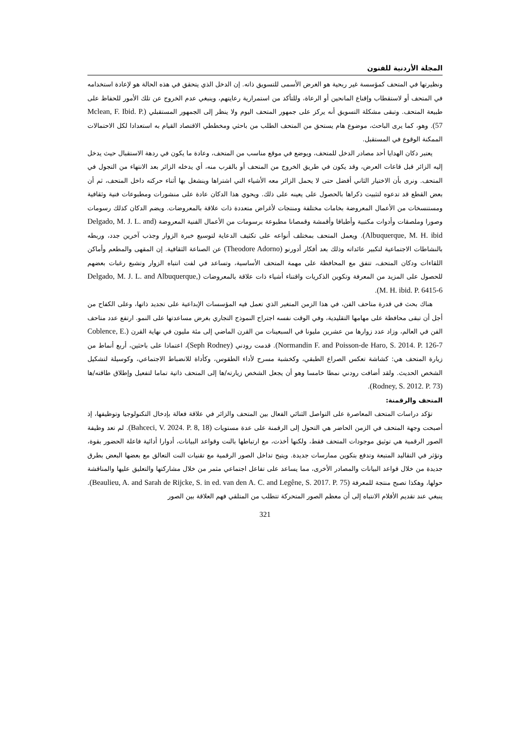المجلة الأردنية للفنون
ونظيرتها في المتحف كمؤسسة غير ربحية هو الغرض الأسمى للتسويق ذاته. إن الدخل الذي يتحقق في هذه الحالة هو لإعادة استخدامه في المتحف أو لاستقطاب وإقناع المانحين أو الرعاة، وللتأكد من استمرارية رعايتهم، وينبغي عدم الخروج عن تلك الأمور للحفاظ على طبيعة المتحف. وتبقى مشكلة التسويق أنه يركز على جمهور المتحف اليوم ولا ينظر إلى الجمهور المستقبلي (Mclean, F. Ibid. P. 57). وهو، كما يرى الباحث، موضوع هام يستحق من المتحف الطلب من باحثي ومخططي الاقتصاد القيام به استعدادا لكل الاحتمالات الممكنة الوقوع في المستقبل.
يعتبر دكان الهدايا أحد مصادر الدخل للمتحف، ويوضع في موقع مناسب من المتحف، وعادة ما يكون في ردهة الاستقبال حيث يدخل إليه الزائر قبل قاعات العرض، وقد يكون في طريق الخروج من المتحف أو بالقرب منه، أي يدخله الزائر بعد الانتهاء من التجول في المتحف. ونرى بأن الاختيار الثاني أفضل حتى لا يحمل الزائر معه الأشياء التي اشتراها وينشغل بها أثناء حركته داخل المتحف، ثم أن بعض القطع قد تدعوه لتثبيت ذكراها بالحصول على يعينه على ذلك. ويحوي هذا الدكان عادة على منشورات ومطبوعات فنية وثقافية ومستنسخات من الأعمال المعروضة بخامات مختلفة ومنتجات لأغراض متعددة ذات علاقة بالمعروضات. ويضم الدكان كذلك رسومات وصورا وملصقات وأدوات مكتبية وأطباقا وأقمشة وقمصانا مطبوعة برسومات من الأعمال الفنية المعروضة (Delgado, M. J. L. and Albuquerque, M. H. ibid). ويعمل المتحف بمختلف أنواعه على تكثيف الدعاية لتوسيع خبرة الزوار وجذب آخرين جدد، وربطه بالنشاطات الاجتماعية لتكبير عائداته وذلك بعد أفكار أدورنو (Theodore Adorno) عن الصناعة الثقافية. إن المقهى والمطعم وأماكن اللقاءات ودكان المتحف، تتفق مع المحافظة على مهمة المتحف الأساسية، وتساعد في لفت انتباه الزوار وتشبع رغبات بعضهم للحصول على المزيد من المعرفة وتكوين الذكريات واقتناء أشياء ذات علاقة بالمعروضات (Delgado, M. J. L. and Albuquerque, M. H. ibid. P. 6415-6).
هناك بحث في قدرة متاحف الفن، في هذا الزمن المتغير الذي تعمل فيه المؤسسات الإبداعية على تجديد ذاتها، وعلى الكفاح من أجل أن تبقى محافظة على مهامها التقليدية، وفي الوقت نفسه اجتراح النموذج التجاري بغرض مساعدتها على النمو. ارتفع عدد متاحف الفن في العالم، وزاد عدد زوارها من عشرين مليونا في السبعينات من القرن الماضي إلى مئة مليون في نهاية القرن (Coblence, E. Normandin F. and Poisson-de Haro, S. 2014. P. 126-7). قدمت رودني (Seph Rodney)، اعتمادا على باحثين، أربع أنماط من زيارة المتحف هي: كشاشة تعكس الصراع الطبقي، وكخشبة مسرح لأداء الطقوس، وكأداة للانضباط الاجتماعي، وكوسيلة لتشكيل الشخص الحديث. ولقد أضافت رودني نمطا خامسا وهو أن يجعل الشخص زيارته/ها إلى المتحف ذاتية تماما لتفعيل وإطلاق طاقته/ها (Rodney, S. 2012. P. 73).
المتحف والرقمنة:
تؤكد دراسات المتحف المعاصرة على التواصل الثنائي الفعال بين المتحف والزائر في علاقة فعالة بإدخال التكنولوجيا وتوظيفها، إذ أصبحت وجهة المتحف في الزمن الحاضر هي التحول إلى الرقمنة على عدة مستويات (Bahceci, V. 2024. P. 8, 18). لم تعد وظيفة الصور الرقمية هي توثيق موجودات المتحف فقط، ولكنها أخذت، مع ارتباطها بالنت وقواعد البيانات، أدوارا أدائية فاعلة الحضور بقوة، وتؤثر في التقاليد المتبعة وتدفع بتكوين ممارسات جديدة. ويتيح تداخل الصور الرقمية مع تقنيات النت التعالق مع بعضها البعض بطرق جديدة من خلال قواعد البيانات والمصادر الأخرى، مما يساعد على تفاعل اجتماعي مثمر من خلال مشاركتها والتعليق عليها والمناقشة حولها، وهكذا تصبح منتجة للمعرفة (Beaulieu, A. and Sarah de Rijcke, S. in ed. van den A. C. and Legêne, S. 2017. P. 75). ينبغي عند تقديم الأفلام الانتباه إلى أن معظم الصور المتحركة تتطلب من المتلقي فهم العلاقة بين الصور
321